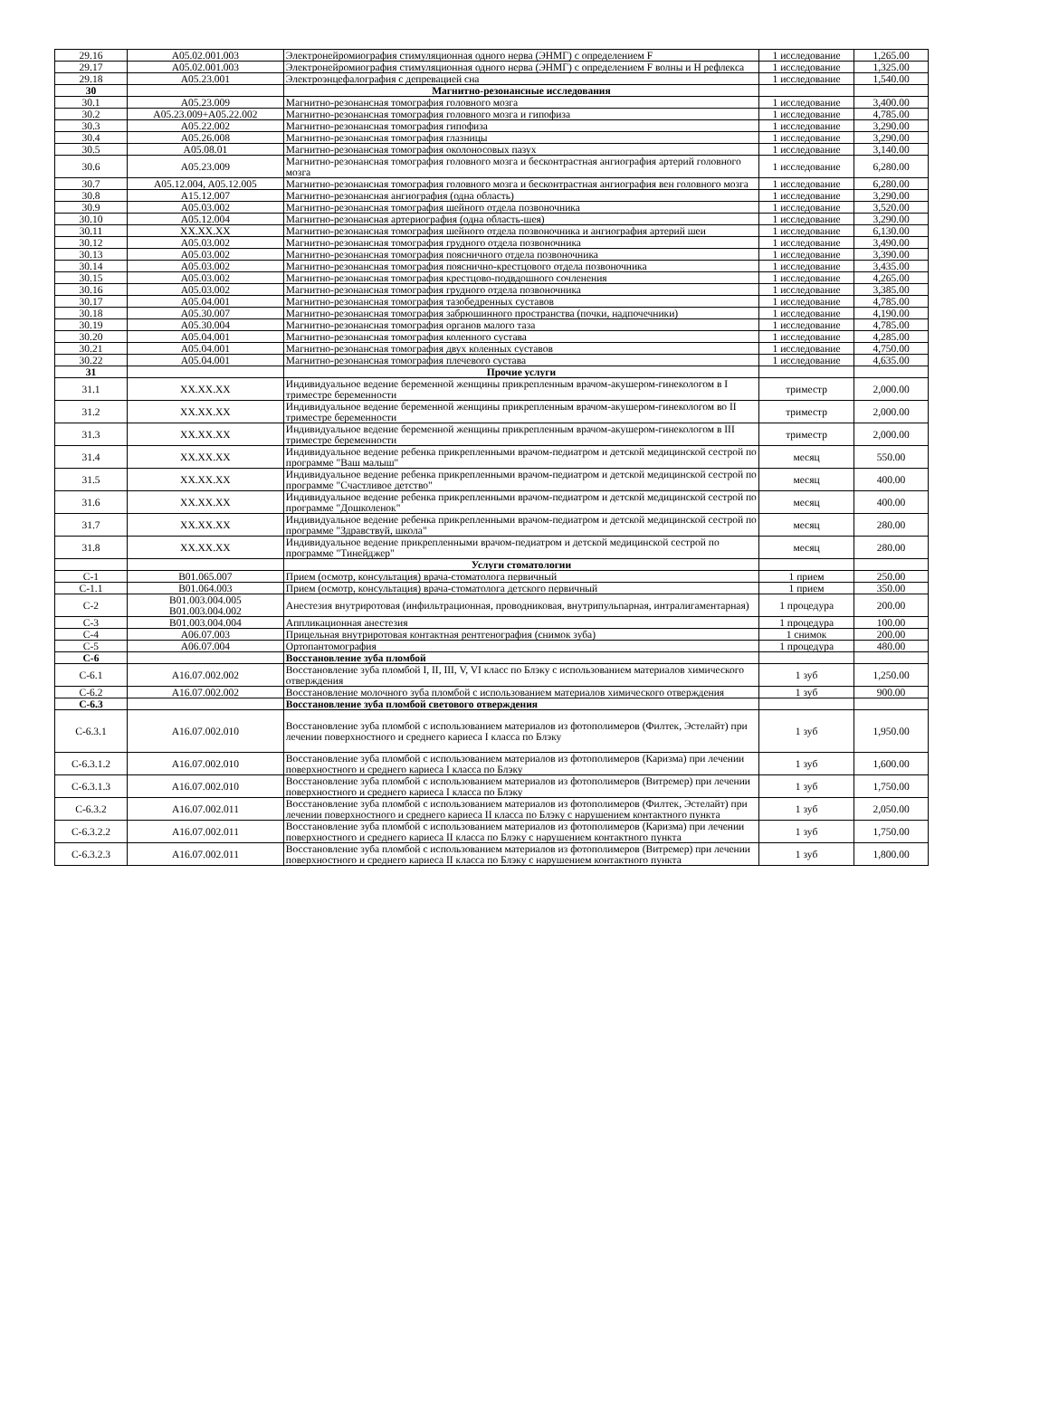| 29.16 | A05.02.001.003 | Электронейромиография стимуляционная одного нерва (ЭНМГ) с определением F | 1 исследование | 1,265.00 |
| 29.17 | A05.02.001.003 | Электронейромиография стимуляционная одного нерва (ЭНМГ) с определением F волны и Н рефлекса | 1 исследование | 1,325.00 |
| 29.18 | A05.23.001 | Электроэнцефалография с депревацией сна | 1 исследование | 1,540.00 |
| 30 | | Магнитно-резонансные исследования | | |
| 30.1 | A05.23.009 | Магнитно-резонансная томография головного мозга | 1 исследование | 3,400.00 |
| 30.2 | A05.23.009+A05.22.002 | Магнитно-резонансная томография головного мозга и гипофиза | 1 исследование | 4,785.00 |
| 30.3 | A05.22.002 | Магнитно-резонансная томография гипофиза | 1 исследование | 3,290.00 |
| 30.4 | A05.26.008 | Магнитно-резонансная томография глазницы | 1 исследование | 3,290.00 |
| 30.5 | A05.08.01 | Магнитно-резонансная томография околоносовых пазух | 1 исследование | 3,140.00 |
| 30.6 | A05.23.009 | Магнитно-резонансная томография головного мозга и бесконтрастная ангиография артерий головного мозга | 1 исследование | 6,280.00 |
| 30.7 | A05.12.004, A05.12.005 | Магнитно-резонансная томография головного мозга и бесконтрастная ангиография вен головного мозга | 1 исследование | 6,280.00 |
| 30.8 | A15.12.007 | Магнитно-резонансная ангиография (одна область) | 1 исследование | 3,290.00 |
| 30.9 | A05.03.002 | Магнитно-резонансная томография шейного отдела позвоночника | 1 исследование | 3,520.00 |
| 30.10 | A05.12.004 | Магнитно-резонансная артериография (одна область-шея) | 1 исследование | 3,290.00 |
| 30.11 | XX.XX.XX | Магнитно-резонансная томография шейного отдела позвоночника и ангиография артерий шеи | 1 исследование | 6,130.00 |
| 30.12 | A05.03.002 | Магнитно-резонансная томография грудного отдела позвоночника | 1 исследование | 3,490.00 |
| 30.13 | A05.03.002 | Магнитно-резонансная томография поясничного отдела позвоночника | 1 исследование | 3,390.00 |
| 30.14 | A05.03.002 | Магнитно-резонансная томография пояснично-крестцового отдела позвоночника | 1 исследование | 3,435.00 |
| 30.15 | A05.03.002 | Магнитно-резонансная томография крестцово-подвдошного сочленения | 1 исследование | 4,265.00 |
| 30.16 | A05.03.002 | Магнитно-резонансная томография грудного отдела позвоночника | 1 исследование | 3,385.00 |
| 30.17 | A05.04.001 | Магнитно-резонансная томография тазобедренных суставов | 1 исследование | 4,785.00 |
| 30.18 | A05.30.007 | Магнитно-резонансная томография забрюшинного пространства (почки, надпочечники) | 1 исследование | 4,190.00 |
| 30.19 | A05.30.004 | Магнитно-резонансная томография органов малого таза | 1 исследование | 4,785.00 |
| 30.20 | A05.04.001 | Магнитно-резонансная томография коленного сустава | 1 исследование | 4,285.00 |
| 30.21 | A05.04.001 | Магнитно-резонансная томография двух коленных суставов | 1 исследование | 4,750.00 |
| 30.22 | A05.04.001 | Магнитно-резонансная томография плечевого сустава | 1 исследование | 4,635.00 |
| 31 | | Прочие услуги | | |
| 31.1 | XX.XX.XX | Индивидуальное ведение беременной женщины прикрепленным врачом-акушером-гинекологом в I триместре беременности | триместр | 2,000.00 |
| 31.2 | XX.XX.XX | Индивидуальное ведение беременной женщины прикрепленным врачом-акушером-гинекологом во II триместре беременности | триместр | 2,000.00 |
| 31.3 | XX.XX.XX | Индивидуальное ведение беременной женщины прикрепленным врачом-акушером-гинекологом в III триместре беременности | триместр | 2,000.00 |
| 31.4 | XX.XX.XX | Индивидуальное ведение ребенка прикрепленными врачом-педиатром и детской медицинской сестрой по программе "Ваш малыш" | месяц | 550.00 |
| 31.5 | XX.XX.XX | Индивидуальное ведение ребенка прикрепленными врачом-педиатром и детской медицинской сестрой по программе "Счастливое детство" | месяц | 400.00 |
| 31.6 | XX.XX.XX | Индивидуальное ведение ребенка прикрепленными врачом-педиатром и детской медицинской сестрой по программе "Дошколенок" | месяц | 400.00 |
| 31.7 | XX.XX.XX | Индивидуальное ведение ребенка прикрепленными врачом-педиатром и детской медицинской сестрой по программе "Здравствуй, школа" | месяц | 280.00 |
| 31.8 | XX.XX.XX | Индивидуальное ведение прикрепленными врачом-педиатром и детской медицинской сестрой по программе "Тинейджер" | месяц | 280.00 |
| | | Услуги стоматологии | | |
| С-1 | B01.065.007 | Прием (осмотр, консультация) врача-стоматолога первичный | 1 прием | 250.00 |
| С-1.1 | B01.064.003 | Прием (осмотр, консультация) врача-стоматолога детского первичный | 1 прием | 350.00 |
| С-2 | B01.003.004.005 B01.003.004.002 | Анестезия внутриротовая (инфильтрационная, проводниковая, внутрипульпарная, интралигаментарная) | 1 процедура | 200.00 |
| С-3 | B01.003.004.004 | Аппликационная анестезия | 1 процедура | 100.00 |
| С-4 | A06.07.003 | Прицельная внутриротовая контактная рентгенография (снимок зуба) | 1 снимок | 200.00 |
| С-5 | A06.07.004 | Ортопантомография | 1 процедура | 480.00 |
| С-6 | | Восстановление зуба пломбой | | |
| С-6.1 | A16.07.002.002 | Восстановление зуба пломбой I, II, III, V, VI класс по Блэку с использованием материалов химического отверждения | 1 зуб | 1,250.00 |
| С-6.2 | A16.07.002.002 | Восстановление молочного зуба пломбой с использованием материалов химического отверждения | 1 зуб | 900.00 |
| С-6.3 | | Восстановление зуба пломбой светового отверждения | | |
| С-6.3.1 | A16.07.002.010 | Восстановление зуба пломбой с использованием материалов из фотополимеров (Филтек, Эстелайт) при лечении поверхностного и среднего кариеса I класса по Блэку | 1 зуб | 1,950.00 |
| С-6.3.1.2 | A16.07.002.010 | Восстановление зуба пломбой с использованием материалов из фотополимеров (Каризма) при лечении поверхностного и среднего кариеса I класса по Блэку | 1 зуб | 1,600.00 |
| С-6.3.1.3 | A16.07.002.010 | Восстановление зуба пломбой с использованием материалов из фотополимеров (Витремер) при лечении поверхностного и среднего кариеса I класса по Блэку | 1 зуб | 1,750.00 |
| С-6.3.2 | A16.07.002.011 | Восстановление зуба пломбой с использованием материалов из фотополимеров (Филтек, Эстелайт) при лечении поверхностного и среднего кариеса II класса по Блэку с нарушением контактного пункта | 1 зуб | 2,050.00 |
| С-6.3.2.2 | A16.07.002.011 | Восстановление зуба пломбой с использованием материалов из фотополимеров (Каризма) при лечении поверхностного и среднего кариеса II класса по Блэку с нарушением контактного пункта | 1 зуб | 1,750.00 |
| С-6.3.2.3 | A16.07.002.011 | Восстановление зуба пломбой с использованием материалов из фотополимеров (Витремер) при лечении поверхностного и среднего кариеса II класса по Блэку с нарушением контактного пункта | 1 зуб | 1,800.00 |